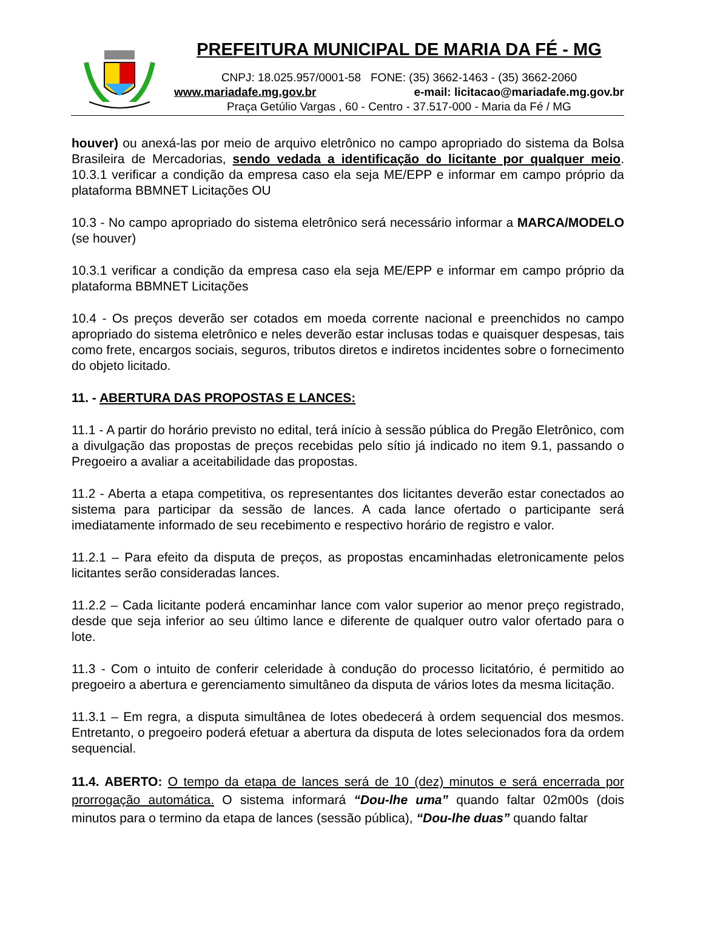PREFEITURA MUNICIPAL DE MARIA DA FÉ - MG
CNPJ: 18.025.957/0001-58 FONE: (35) 3662-1463 - (35) 3662-2060
www.mariadafe.mg.gov.br e-mail: licitacao@mariadafe.mg.gov.br
Praça Getúlio Vargas , 60 - Centro - 37.517-000 - Maria da Fé / MG
houver) ou anexá-las por meio de arquivo eletrônico no campo apropriado do sistema da Bolsa Brasileira de Mercadorias, sendo vedada a identificação do licitante por qualquer meio. 10.3.1 verificar a condição da empresa caso ela seja ME/EPP e informar em campo próprio da plataforma BBMNET Licitações OU
10.3 - No campo apropriado do sistema eletrônico será necessário informar a MARCA/MODELO (se houver)
10.3.1 verificar a condição da empresa caso ela seja ME/EPP e informar em campo próprio da plataforma BBMNET Licitações
10.4 - Os preços deverão ser cotados em moeda corrente nacional e preenchidos no campo apropriado do sistema eletrônico e neles deverão estar inclusas todas e quaisquer despesas, tais como frete, encargos sociais, seguros, tributos diretos e indiretos incidentes sobre o fornecimento do objeto licitado.
11. - ABERTURA DAS PROPOSTAS E LANCES:
11.1 - A partir do horário previsto no edital, terá início à sessão pública do Pregão Eletrônico, com a divulgação das propostas de preços recebidas pelo sítio já indicado no item 9.1, passando o Pregoeiro a avaliar a aceitabilidade das propostas.
11.2 - Aberta a etapa competitiva, os representantes dos licitantes deverão estar conectados ao sistema para participar da sessão de lances. A cada lance ofertado o participante será imediatamente informado de seu recebimento e respectivo horário de registro e valor.
11.2.1 – Para efeito da disputa de preços, as propostas encaminhadas eletronicamente pelos licitantes serão consideradas lances.
11.2.2 – Cada licitante poderá encaminhar lance com valor superior ao menor preço registrado, desde que seja inferior ao seu último lance e diferente de qualquer outro valor ofertado para o lote.
11.3 - Com o intuito de conferir celeridade à condução do processo licitatório, é permitido ao pregoeiro a abertura e gerenciamento simultâneo da disputa de vários lotes da mesma licitação.
11.3.1 – Em regra, a disputa simultânea de lotes obedecerá à ordem sequencial dos mesmos. Entretanto, o pregoeiro poderá efetuar a abertura da disputa de lotes selecionados fora da ordem sequencial.
11.4. ABERTO: O tempo da etapa de lances será de 10 (dez) minutos e será encerrada por prorrogação automática. O sistema informará “Dou-lhe uma” quando faltar 02m00s (dois minutos para o termino da etapa de lances (sessão pública), “Dou-lhe duas” quando faltar